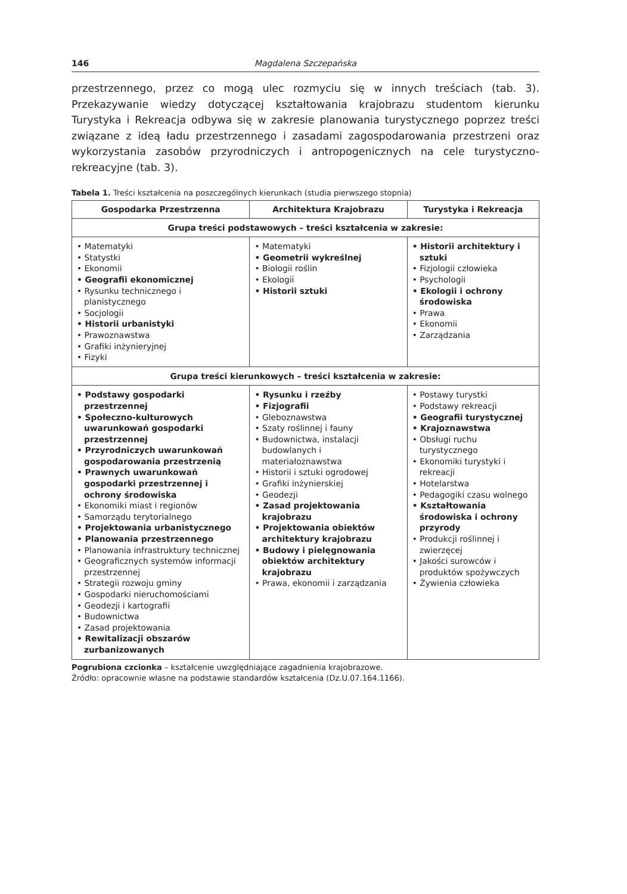146 Magdalena Szczepańska
przestrzennego, przez co mogą ulec rozmyciu się w innych treściach (tab. 3). Przekazywanie wiedzy dotyczącej kształtowania krajobrazu studentom kierunku Turystyka i Rekreacja odbywa się w zakresie planowania turystycznego poprzez treści związane z ideą ładu przestrzennego i zasadami zagospodarowania przestrzeni oraz wykorzystania zasobów przyrodniczych i antropogenicznych na cele turystyczno-rekreacyjne (tab. 3).
Tabela 1. Treści kształcenia na poszczególnych kierunkach (studia pierwszego stopnia)
| Gospodarka Przestrzenna | Architektura Krajobrazu | Turystyka i Rekreacja |
| --- | --- | --- |
| Grupa treści podstawowych – treści kształcenia w zakresie: | | |
| • Matematyki • Statystki • Ekonomii • Geografii ekonomicznej • Rysunku technicznego i planistycznego • Socjologii • Historii urbanistyki • Prawoznawstwa • Grafiki inżynieryjnej • Fizyki | • Matematyki • Geometrii wykreślnej • Biologii roślin • Ekologii • Historii sztuki | • Historii architektury i sztuki • Fizjologii człowieka • Psychologii • Ekologii i ochrony środowiska • Prawa • Ekonomii • Zarządzania |
| Grupa treści kierunkowych – treści kształcenia w zakresie: | | |
| • Podstawy gospodarki przestrzennej • Społeczno-kulturowych uwarunkowań gospodarki przestrzennej • Przyrodniczych uwarunkowań gospodarowania przestrzenią • Prawnych uwarunkowań gospodarki przestrzennej i ochrony środowiska • Ekonomiki miast i regionów • Samorządu terytorialnego • Projektowania urbanistycznego • Planowania przestrzennego • Planowania infrastruktury technicznej • Geograficznych systemów informacji przestrzennej • Strategii rozwoju gminy • Gospodarki nieruchomościami • Geodezji i kartografii • Budownictwa • Zasad projektowania • Rewitalizacji obszarów zurbanizowanych | • Rysunku i rzeźby • Fizjografii • Gleboznawstwa • Szaty roślinnej i fauny • Budownictwa, instalacji budowlanych i materiałoznawstwa • Historii i sztuki ogrodowej • Grafiki inżynierskiej • Geodezji • Zasad projektowania krajobrazu • Projektowania obiektów architektury krajobrazu • Budowy i pielęgnowania obiektów architektury krajobrazu • Prawa, ekonomii i zarządzania | • Postawy turystki • Podstawy rekreacji • Geografii turystycznej • Krajoznawstwa • Obsługi ruchu turystycznego • Ekonomiki turystyki i rekreacji • Hotelarstwa • Pedagogiki czasu wolnego • Kształtowania środowiska i ochrony przyrody • Produkcji roślinnej i zwierzęcej • Jakości surowców i produktów spożywczych • Żywienia człowieka |
Pogrubiona czcionka – kształcenie uwzględniające zagadnienia krajobrazowe.
Źródło: opracownie własne na podstawie standardów kształcenia (Dz.U.07.164.1166).